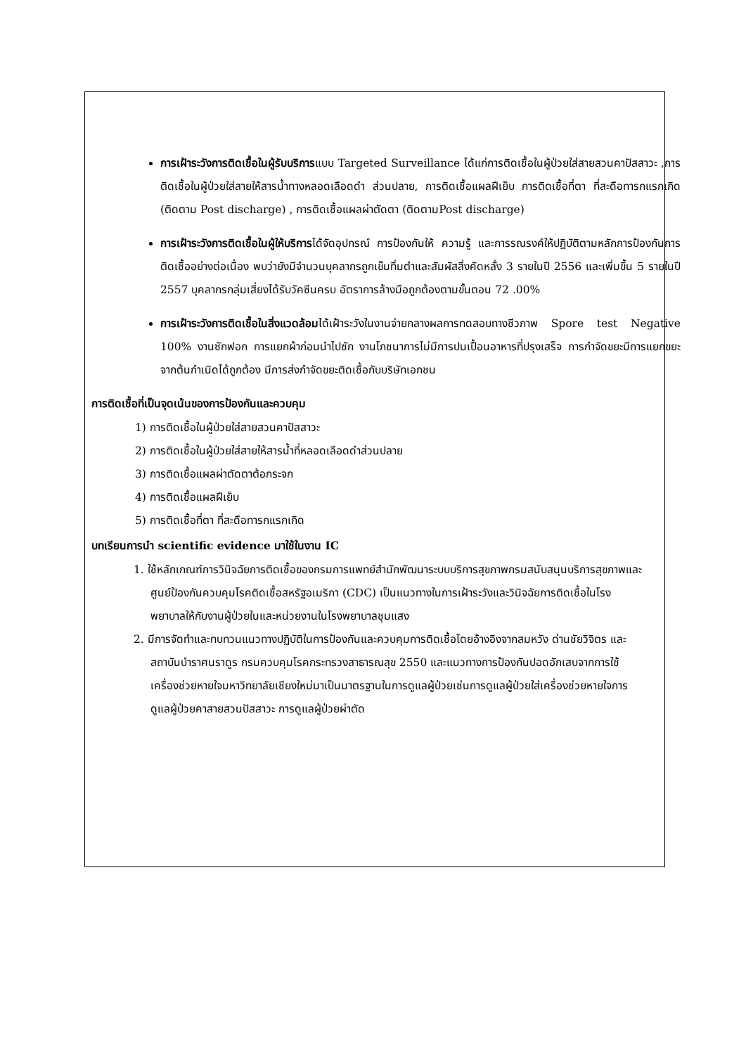การเฝ้าระวังการติดเชื้อในผู้รับบริการแบบ Targeted Surveillance ได้แก่การติดเชื้อในผู้ป่วยใส่สายสวนคาปัสสาวะ ,การติดเชื้อในผู้ป่วยใส่สายให้สารน้ำทางหลอดเลือดดำ ส่วนปลาย, การติดเชื้อแผลฝีเย็บ การติดเชื้อที่ตา ที่สะดือทารกแรกเกิด (ติดตาม Post discharge) , การติดเชื้อแผลผ่าตัดตา (ติดตามPost discharge)
การเฝ้าระวังการติดเชื้อในผู้ให้บริการได้จัดอุปกรณ์ การป้องกันให้ ความรู้ และการรณรงค์ให้ปฏิบัติตามหลักการป้องกันการติดเชื้ออย่างต่อเนื่อง พบว่ายังมีจำนวนบุคลากรถูกเข็มทิ่มตำและสัมผัสสิ่งคัดหลั่ง 3 รายในปี 2556 และเพิ่มขึ้น 5 รายในปี 2557 บุคลากรกลุ่มเสี่ยงได้รับวัคซีนครบ อัตราการล้างมือถูกต้องตามขั้นตอน 72 .00%
การเฝ้าระวังการติดเชื้อในสิ่งแวดล้อมได้เฝ้าระวังในงานจ่ายกลางผลการทดสอบทางชีวภาพ Spore test Negative 100% งานซักฟอก การแยกผ้าก่อนนำไปซัก งานโภชนาการไม่มีการปนเปื้อนอาหารที่ปรุงเสร็จ การกำจัดขยะมีการแยกขยะจากต้นกำเนิดได้ถูกต้อง มีการส่งกำจัดขยะติดเชื้อกับบริษัทเอกชน
การติดเชื้อที่เป็นจุดเน้นของการป้องกันและควบคุม
1) การติดเชื้อในผู้ป่วยใส่สายสวนคาปัสสาวะ
2) การติดเชื้อในผู้ป่วยใส่สายให้สารน้ำที่หลอดเลือดดำส่วนปลาย
3) การติดเชื้อแผลผ่าตัดตาต้อกระจก
4) การติดเชื้อแผลฝีเย็บ
5) การติดเชื้อที่ตา ที่สะดือทารกแรกเกิด
บทเรียนการนำ scientific evidence มาใช้ในงาน IC
1. ใช้หลักเกณฑ์การวินิจฉัยการติดเชื้อของกรมการแพทย์สำนักพัฒนาระบบบริการสุขภาพกรมสนับสนุนบริการสุขภาพและศูนย์ป้องกันควบคุมโรคติดเชื้อสหรัฐอเมริกา (CDC) เป็นแนวทางในการเฝ้าระวังและวินิจฉัยการติดเชื้อในโรงพยาบาลให้กับงานผู้ป่วยในและหน่วยงานในโรงพยาบาลชุมแสง
2. มีการจัดทำและทบทวนแนวทางปฏิบัติในการป้องกันและควบคุมการติดเชื้อโดยอ้างอิงจากสมหวัง ด่านชัยวิจิตร และสถาบันบำราศนราดูร กรมควบคุมโรคกระทรวงสาธารณสุข 2550 และแนวทางการป้องกันปอดอักเสบจากการใช้เครื่องช่วยหายใจมหาวิทยาลัยเชียงใหม่มาเป็นมาตรฐานในการดูแลผู้ป่วยเช่นการดูแลผู้ป่วยใส่เครื่องช่วยหายใจการดูแลผู้ป่วยคาสายสวนปัสสาวะ การดูแลผู้ป่วยผ่าตัด